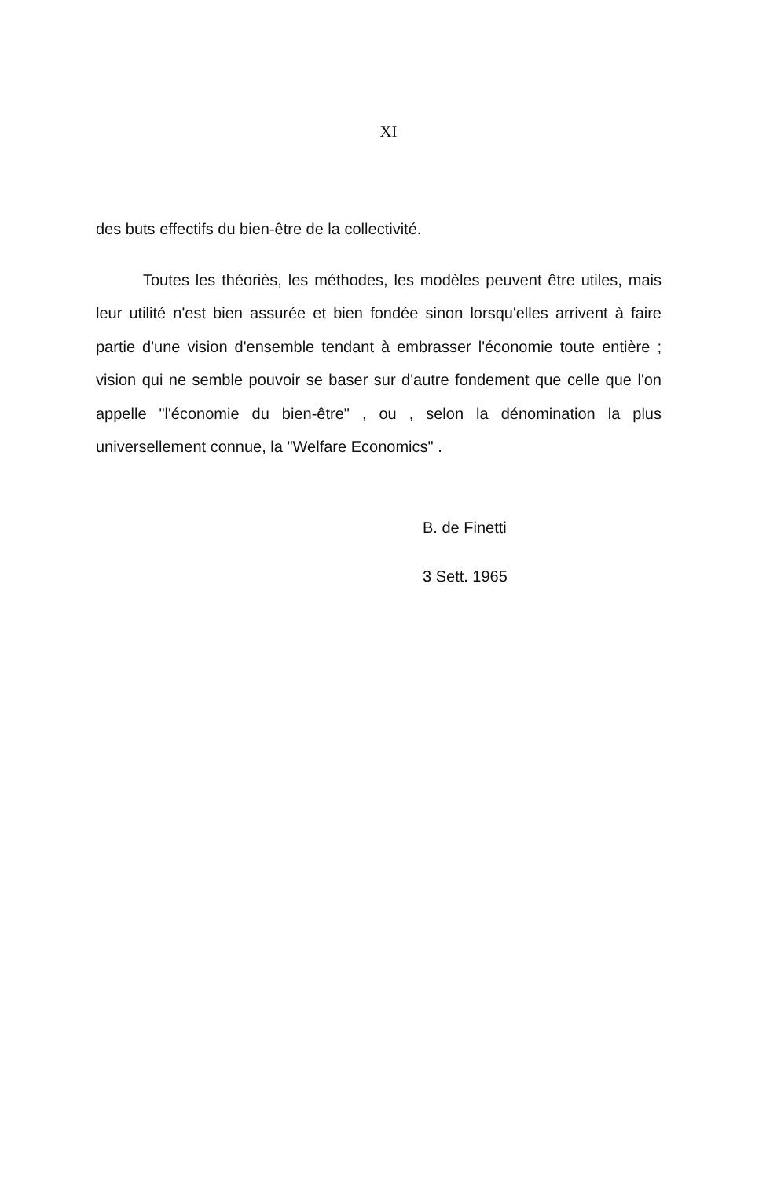XI
des buts effectifs du bien-être de la collectivité.
Toutes les théoriès, les méthodes, les modèles peuvent être utiles, mais leur utilité n'est bien assurée et bien fondée sinon lorsqu'elles arrivent à faire partie d'une vision d'ensemble tendant à embrasser l'économie toute entière ; vision qui ne semble pouvoir se baser sur d'autre fondement que celle que l'on appelle "l'économie du bien-être" , ou , selon la dénomination la plus universellement connue, la "Welfare Economics" .
B. de Finetti
3 Sett. 1965